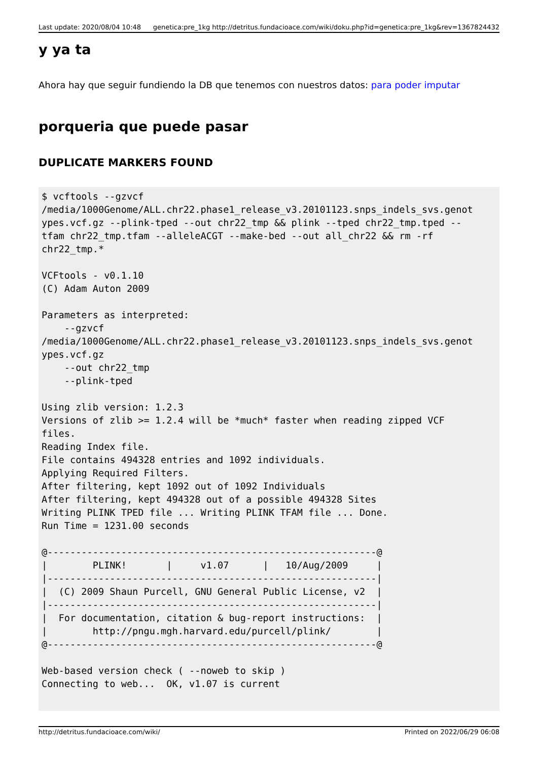Last update: 2020/08/04 10:48 genetica:pre_1kg http://detritus.fundacioace.com/wiki/doku.php?id=genetica:pre_1kg&rev=1367824432
y ya ta
Ahora hay que seguir fundiendo la DB que tenemos con nuestros datos: para poder imputar
porqueria que puede pasar
DUPLICATE MARKERS FOUND
$ vcftools --gzvcf
/media/1000Genome/ALL.chr22.phase1_release_v3.20101123.snps_indels_svs.genot
ypes.vcf.gz --plink-tped --out chr22_tmp && plink --tped chr22_tmp.tped --
tfam chr22_tmp.tfam --alleleACGT --make-bed --out all_chr22 && rm -rf
chr22_tmp.*

VCFtools - v0.1.10
(C) Adam Auton 2009

Parameters as interpreted:
    --gzvcf
/media/1000Genome/ALL.chr22.phase1_release_v3.20101123.snps_indels_svs.genot
ypes.vcf.gz
    --out chr22_tmp
    --plink-tped

Using zlib version: 1.2.3
Versions of zlib >= 1.2.4 will be *much* faster when reading zipped VCF
files.
Reading Index file.
File contains 494328 entries and 1092 individuals.
Applying Required Filters.
After filtering, kept 1092 out of 1092 Individuals
After filtering, kept 494328 out of a possible 494328 Sites
Writing PLINK TPED file ... Writing PLINK TFAM file ... Done.
Run Time = 1231.00 seconds

@----------------------------------------------------------@
|        PLINK!       |     v1.07      |   10/Aug/2009     |
|----------------------------------------------------------|
|  (C) 2009 Shaun Purcell, GNU General Public License, v2  |
|----------------------------------------------------------|
|  For documentation, citation & bug-report instructions:  |
|        http://pngu.mgh.harvard.edu/purcell/plink/        |
@----------------------------------------------------------@

Web-based version check ( --noweb to skip )
Connecting to web...  OK, v1.07 is current
http://detritus.fundacioace.com/wiki/ Printed on 2022/06/29 06:08